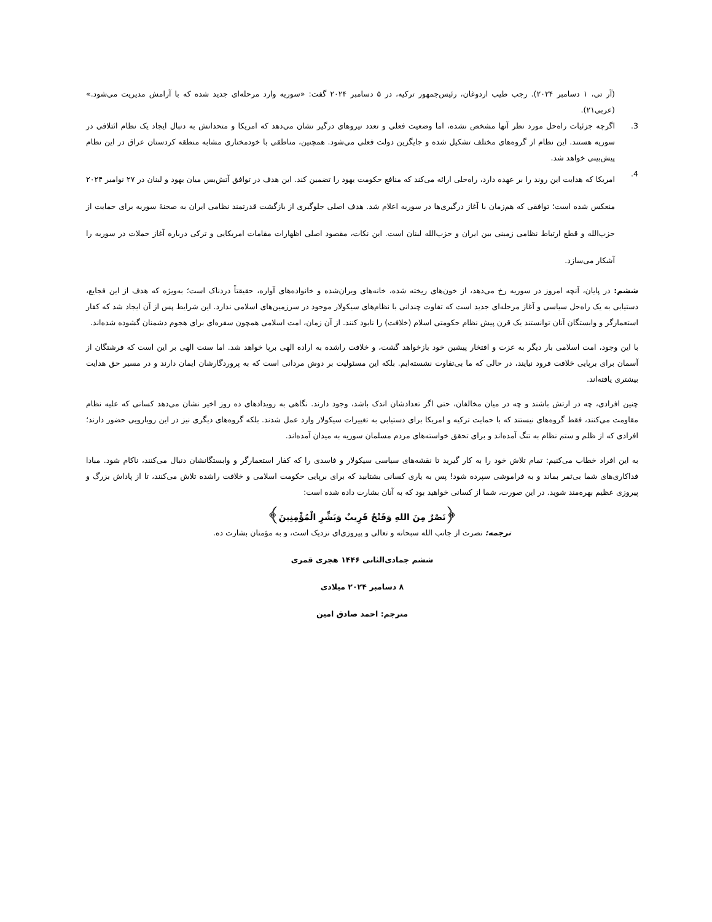(آر تی، ۱ دسامبر ۲۰۲۴). رجب طیب اردوغان، رئیس‌جمهور ترکیه، در ۵ دسامبر ۲۰۲۴ گفت: «سوریه وارد مرحله‌ای جدید شده که با آرامش مدیریت می‌شود.» (عربی۲۱).
3. اگرچه جزئیات راه‌حل مورد نظر آنها مشخص نشده، اما وضعیت فعلی و تعدد نیروهای درگیر نشان می‌دهد که امریکا و متحدانش به دنبال ایجاد یک نظام ائتلافی در سوریه هستند. این نظام از گروه‌های مختلف تشکیل شده و جایگزین دولت فعلی می‌شود. همچنین، مناطقی با خودمختاری مشابه منطقه کردستان عراق در این نظام پیش‌بینی خواهد شد.
4.
امریکا که هدایت این روند را بر عهده دارد، راه‌حلی ارائه می‌کند که منافع حکومت یهود را تضمین کند. این هدف در توافق آتش‌بس میان یهود و لبنان در ۲۷ نوامبر ۲۰۲۴ منعکس شده است؛ توافقی که هم‌زمان با آغاز درگیری‌ها در سوریه اعلام شد. هدف اصلی جلوگیری از بازگشت قدرتمند نظامی ایران به صحنهٔ سوریه برای حمایت از حزب‌الله و قطع ارتباط نظامی زمینی بین ایران و حزب‌الله لبنان است. این نکات، مقصود اصلی اظهارات مقامات امریکایی و ترکی درباره آغاز حملات در سوریه را آشکار می‌سازد.
ششم: در پایان، آنچه امروز در سوریه رخ می‌دهد، از خون‌های ریخته شده، خانه‌های ویران‌شده و خانواده‌های آواره، حقیقتاً دردناک است؛ به‌ویژه که هدف از این فجایع، دستیابی به یک راه‌حل سیاسی و آغاز مرحله‌ای جدید است که تفاوت چندانی با نظام‌های سیکولار موجود در سرزمین‌های اسلامی ندارد. این شرایط پس از آن ایجاد شد که کفار استعمارگر و وابستگان آنان توانستند یک قرن پیش نظام حکومتی اسلام (خلافت) را نابود کنند. از آن زمان، امت اسلامی همچون سفره‌ای برای هجوم دشمنان گشوده شده‌اند.
با این وجود، امت اسلامی بار دیگر به عزت و افتخار پیشین خود بازخواهد گشت، و خلافت راشده به اراده الهی برپا خواهد شد. اما سنت الهی بر این است که فرشتگان از آسمان برای برپایی خلافت فرود نیایند، در حالی که ما بی‌تفاوت نشسته‌ایم. بلکه این مسئولیت بر دوش مردانی است که به پروردگارشان ایمان دارند و در مسیر حق هدایت بیشتری یافته‌اند.
چنین افرادی، چه در ارتش باشند و چه در میان مخالفان، حتی اگر تعدادشان اندک باشد، وجود دارند. نگاهی به رویدادهای ده روز اخیر نشان می‌دهد کسانی که علیه نظام مقاومت می‌کنند، فقط گروه‌های نیستند که با حمایت ترکیه و امریکا برای دستیابی به تغییرات سیکولار وارد عمل شدند. بلکه گروه‌های دیگری نیز در این رویارویی حضور دارند؛ افرادی که از ظلم و ستم نظام به تنگ آمده‌اند و برای تحقق خواسته‌های مردم مسلمان سوریه به میدان آمده‌اند.
به این افراد خطاب می‌کنیم: تمام تلاش خود را به کار گیرید تا نقشه‌های سیاسی سیکولار و فاسدی را که کفار استعمارگر و وابستگانشان دنبال می‌کنند، ناکام شود. مبادا فداکاری‌های شما بی‌ثمر بماند و به فراموشی سپرده شود! پس به یاری کسانی بشتابید که برای برپایی حکومت اسلامی و خلافت راشده تلاش می‌کنند، تا از پاداش بزرگ و پیروزی عظیم بهره‌مند شوید. در این صورت، شما از کسانی خواهید بود که به آنان بشارت داده شده است:
﴿نَصْرٌ مِنَ اللهِ وَفَتْحٌ قَرِيبٌ وَبَشِّرِ الْمُؤْمِنِينَ﴾
ترجمه: نصرت از جانب الله سبحانه و تعالی و پیروزی‌ای نزدیک است، و به مؤمنان بشارت ده.
ششم جمادی‌الثانی ۱۴۴۶ هجری قمری
۸ دسامبر ۲۰۲۴ میلادی
مترجم: احمد صادق امین